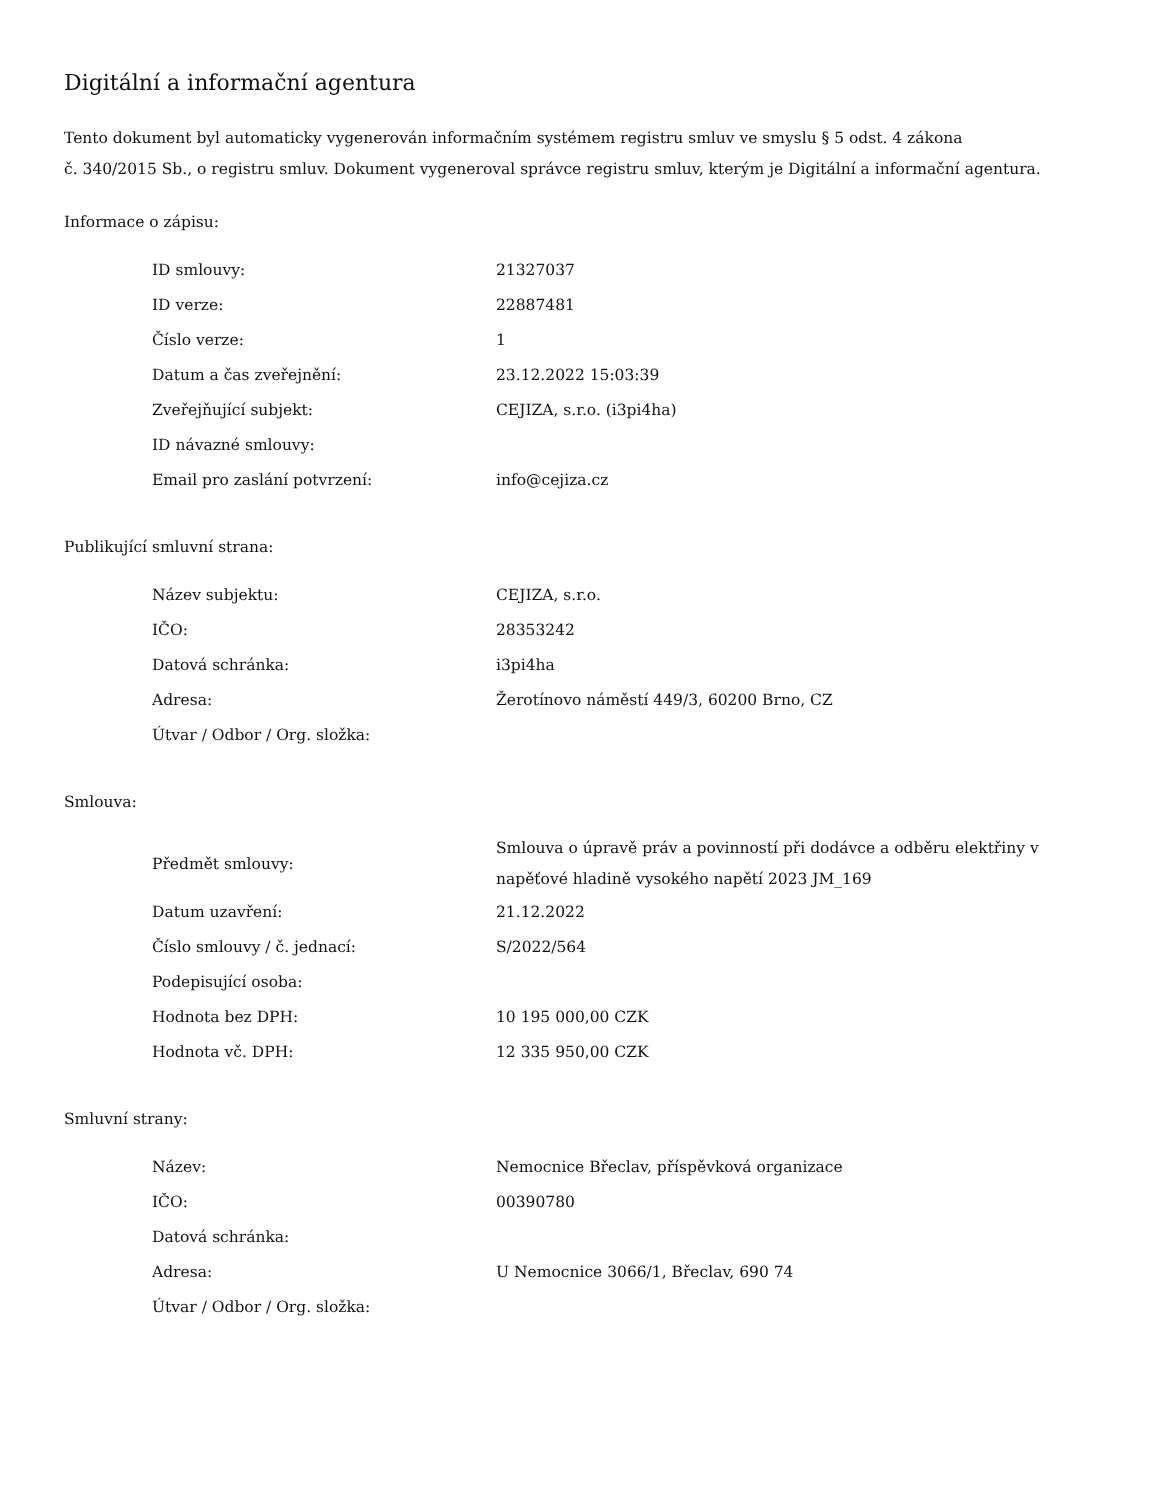Digitální a informační agentura
Tento dokument byl automaticky vygenerován informačním systémem registru smluv ve smyslu § 5 odst. 4 zákona
č. 340/2015 Sb., o registru smluv. Dokument vygeneroval správce registru smluv, kterým je Digitální a informační agentura.
Informace o zápisu:
| ID smlouvy: | 21327037 |
| ID verze: | 22887481 |
| Číslo verze: | 1 |
| Datum a čas zveřejnění: | 23.12.2022 15:03:39 |
| Zveřejňující subjekt: | CEJIZA, s.r.o. (i3pi4ha) |
| ID návazné smlouvy: | |
| Email pro zaslání potvrzení: | info@cejiza.cz |
Publikující smluvní strana:
| Název subjektu: | CEJIZA, s.r.o. |
| IČO: | 28353242 |
| Datová schránka: | i3pi4ha |
| Adresa: | Žerotínovo náměstí 449/3, 60200 Brno, CZ |
| Útvar / Odbor / Org. složka: | |
Smlouva:
| Předmět smlouvy: | Smlouva o úpravě práv a povinností při dodávce a odběru elektřiny v napěťové hladině vysokého napětí 2023 JM_169 |
| Datum uzavření: | 21.12.2022 |
| Číslo smlouvy / č. jednací: | S/2022/564 |
| Podepisující osoba: | |
| Hodnota bez DPH: | 10 195 000,00 CZK |
| Hodnota vč. DPH: | 12 335 950,00 CZK |
Smluvní strany:
| Název: | Nemocnice Břeclav, příspěvková organizace |
| IČO: | 00390780 |
| Datová schránka: | |
| Adresa: | U Nemocnice 3066/1, Břeclav, 690 74 |
| Útvar / Odbor / Org. složka: | |